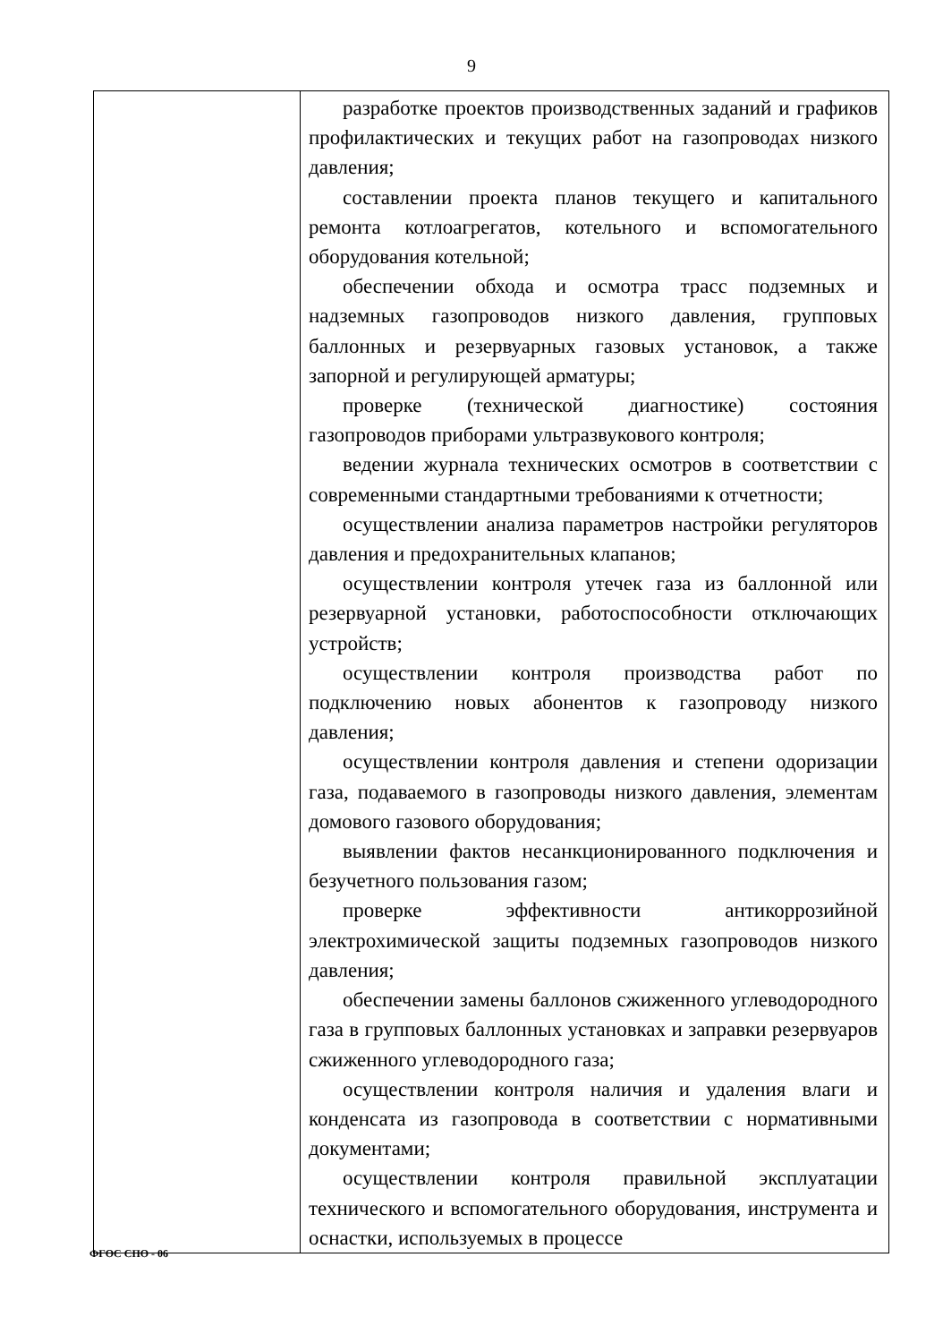9
| | разработке проектов производственных заданий и графиков профилактических и текущих работ на газопроводах низкого давления; составлении проекта планов текущего и капитального ремонта котлоагрегатов, котельного и вспомогательного оборудования котельной; обеспечении обхода и осмотра трасс подземных и надземных газопроводов низкого давления, групповых баллонных и резервуарных газовых установок, а также запорной и регулирующей арматуры; проверке (технической диагностике) состояния газопроводов приборами ультразвукового контроля; ведении журнала технических осмотров в соответствии с современными стандартными требованиями к отчетности; осуществлении анализа параметров настройки регуляторов давления и предохранительных клапанов; осуществлении контроля утечек газа из баллонной или резервуарной установки, работоспособности отключающих устройств; осуществлении контроля производства работ по подключению новых абонентов к газопроводу низкого давления; осуществлении контроля давления и степени одоризации газа, подаваемого в газопроводы низкого давления, элементам домового газового оборудования; выявлении фактов несанкционированного подключения и безучетного пользования газом; проверке эффективности антикоррозийной электрохимической защиты подземных газопроводов низкого давления; обеспечении замены баллонов сжиженного углеводородного газа в групповых баллонных установках и заправки резервуаров сжиженного углеводородного газа; осуществлении контроля наличия и удаления влаги и конденсата из газопровода в соответствии с нормативными документами; осуществлении контроля правильной эксплуатации технического и вспомогательного оборудования, инструмента и оснастки, используемых в процессе |
ФГОС СПО - 06